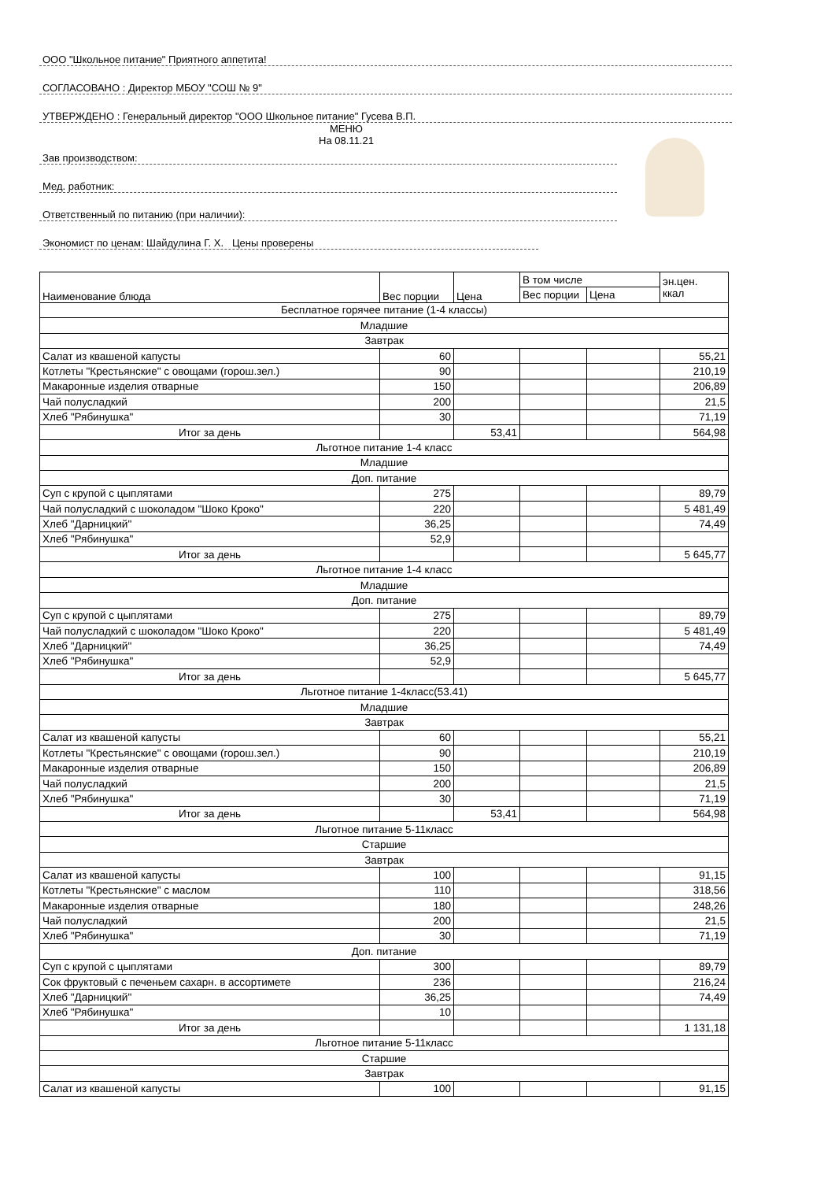ООО "Школьное питание" Приятного аппетита!
СОГЛАСОВАНО : Директор МБОУ "СОШ № 9"
УТВЕРЖДЕНО : Генеральный директор "ООО Школьное питание" Гусева В.П.
МЕНЮ
На 08.11.21
Зав производством:
Мед. работник:
Ответственный по питанию (при наличии):
Экономист по ценам: Шайдулина Г. Х. Цены проверены
| Наименование блюда | Вес порции | Цена | В том числе | | эн.цен. ккал |
| --- | --- | --- | --- | --- | --- |
| | | | Вес порции | Цена | |
| Бесплатное горячее питание (1-4 классы) | | | | | |
| Младшие | | | | | |
| Завтрак | | | | | |
| Салат из квашеной капусты | 60 | | | | 55,21 |
| Котлеты "Крестьянские" с овощами (горош.зел.) | 90 | | | | 210,19 |
| Макаронные изделия отварные | 150 | | | | 206,89 |
| Чай полусладкий | 200 | | | | 21,5 |
| Хлеб "Рябинушка" | 30 | | | | 71,19 |
| Итог за день | | 53,41 | | | 564,98 |
| Льготное питание 1-4 класс | | | | | |
| Младшие | | | | | |
| Доп. питание | | | | | |
| Суп с крупой с цыплятами | 275 | | | | 89,79 |
| Чай полусладкий с шоколадом "Шоко Кроко" | 220 | | | | 5 481,49 |
| Хлеб "Дарницкий" | 36,25 | | | | 74,49 |
| Хлеб "Рябинушка" | 52,9 | | | | |
| Итог за день | | | | | 5 645,77 |
| Льготное питание 1-4 класс | | | | | |
| Младшие | | | | | |
| Доп. питание | | | | | |
| Суп с крупой с цыплятами | 275 | | | | 89,79 |
| Чай полусладкий с шоколадом "Шоко Кроко" | 220 | | | | 5 481,49 |
| Хлеб "Дарницкий" | 36,25 | | | | 74,49 |
| Хлеб "Рябинушка" | 52,9 | | | | |
| Итог за день | | | | | 5 645,77 |
| Льготное питание 1-4класс(53.41) | | | | | |
| Младшие | | | | | |
| Завтрак | | | | | |
| Салат из квашеной капусты | 60 | | | | 55,21 |
| Котлеты "Крестьянские" с овощами (горош.зел.) | 90 | | | | 210,19 |
| Макаронные изделия отварные | 150 | | | | 206,89 |
| Чай полусладкий | 200 | | | | 21,5 |
| Хлеб "Рябинушка" | 30 | | | | 71,19 |
| Итог за день | | 53,41 | | | 564,98 |
| Льготное питание 5-11класс | | | | | |
| Старшие | | | | | |
| Завтрак | | | | | |
| Салат из квашеной капусты | 100 | | | | 91,15 |
| Котлеты "Крестьянские" с маслом | 110 | | | | 318,56 |
| Макаронные изделия отварные | 180 | | | | 248,26 |
| Чай полусладкий | 200 | | | | 21,5 |
| Хлеб "Рябинушка" | 30 | | | | 71,19 |
| Доп. питание | | | | | |
| Суп с крупой с цыплятами | 300 | | | | 89,79 |
| Сок фруктовый с печеньем сахарн. в ассортимете | 236 | | | | 216,24 |
| Хлеб "Дарницкий" | 36,25 | | | | 74,49 |
| Хлеб "Рябинушка" | 10 | | | | |
| Итог за день | | | | | 1 131,18 |
| Льготное питание 5-11класс | | | | | |
| Старшие | | | | | |
| Завтрак | | | | | |
| Салат из квашеной капусты | 100 | | | | 91,15 |